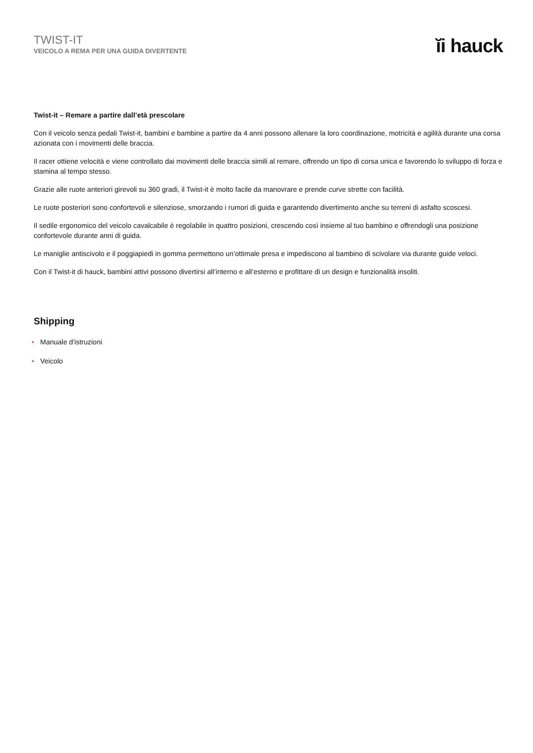TWIST-IT
VEICOLO A REMA PER UNA GUIDA DIVERTENTE
ĭi hauck
Twist-it – Remare a partire dall’età prescolare
Con il veicolo senza pedali Twist-it, bambini e bambine a partire da 4 anni possono allenare la loro coordinazione, motricità e agilità durante una corsa azionata con i movimenti delle braccia.
Il racer ottiene velocità e viene controllato dai movimenti delle braccia simili al remare, offrendo un tipo di corsa unica e favorendo lo sviluppo di forza e stamina al tempo stesso.
Grazie alle ruote anteriori girevoli su 360 gradi, il Twist-it è molto facile da manovrare e prende curve strette con facilità.
Le ruote posteriori sono confortevoli e silenziose, smorzando i rumori di guida e garantendo divertimento anche su terreni di asfalto scoscesi.
Il sedile ergonomico del veicolo cavalcabile è regolabile in quattro posizioni, crescendo così insieme al tuo bambino e offrendogli una posizione confortevole durante anni di guida.
Le maniglie antiscivolo e il poggiapiedi in gomma permettono un’ottimale presa e impediscono al bambino di scivolare via durante guide veloci.
Con il Twist-it di hauck, bambini attivi possono divertirsi all’interno e all’esterno e profittare di un design e funzionalità insoliti.
Shipping
• Manuale d'istruzioni
• Veicolo